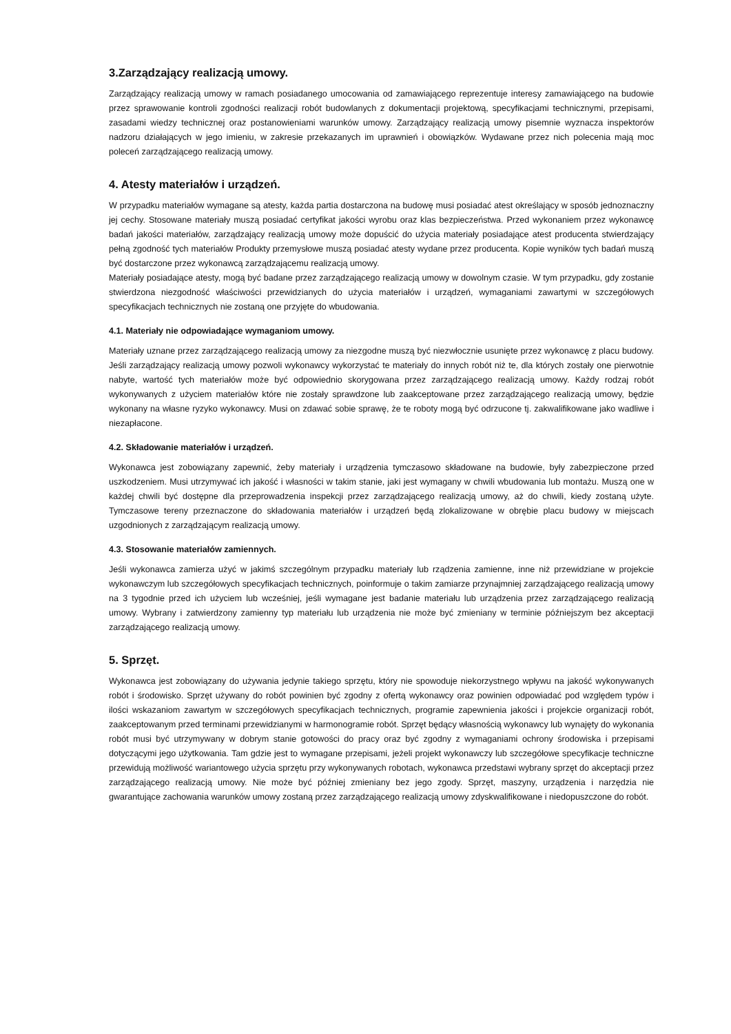3.Zarządzający realizacją umowy.
Zarządzający realizacją umowy w ramach posiadanego umocowania od zamawiającego reprezentuje interesy zamawiającego na budowie przez sprawowanie kontroli zgodności realizacji robót budowlanych z dokumentacji projektową, specyfikacjami technicznymi, przepisami, zasadami wiedzy technicznej oraz postanowieniami warunków umowy. Zarządzający realizacją umowy pisemnie wyznacza inspektorów nadzoru działających w jego imieniu, w zakresie przekazanych im uprawnień i obowiązków. Wydawane przez nich polecenia mają moc poleceń zarządzającego realizacją umowy.
4. Atesty materiałów i urządzeń.
W przypadku materiałów wymagane są atesty, każda partia dostarczona na budowę musi posiadać atest określający w sposób jednoznaczny jej cechy. Stosowane materiały muszą posiadać certyfikat jakości wyrobu oraz klas bezpieczeństwa. Przed wykonaniem przez wykonawcę badań jakości materiałów, zarządzający realizacją umowy może dopuścić do użycia materiały posiadające atest producenta stwierdzający pełną zgodność tych materiałów Produkty przemysłowe muszą posiadać atesty wydane przez producenta. Kopie wyników tych badań muszą być dostarczone przez wykonawcą zarządzającemu realizacją umowy.
Materiały posiadające atesty, mogą być badane przez zarządzającego realizacją umowy w dowolnym czasie. W tym przypadku, gdy zostanie stwierdzona niezgodność właściwości przewidzianych do użycia materiałów i urządzeń, wymaganiami zawartymi w szczegółowych specyfikacjach technicznych nie zostaną one przyjęte do wbudowania.
4.1. Materiały nie odpowiadające wymaganiom umowy.
Materiały uznane przez zarządzającego realizacją umowy za niezgodne muszą być niezwłocznie usunięte przez wykonawcę z placu budowy. Jeśli zarządzający realizacją umowy pozwoli wykonawcy wykorzystać te materiały do innych robót niż te, dla których zostały one pierwotnie nabyte, wartość tych materiałów może być odpowiednio skorygowana przez zarządzającego realizacją umowy. Każdy rodzaj robót wykonywanych z użyciem materiałów które nie zostały sprawdzone lub zaakceptowane przez zarządzającego realizacją umowy, będzie wykonany na własne ryzyko wykonawcy. Musi on zdawać sobie sprawę, że te roboty mogą być odrzucone tj. zakwalifikowane jako wadliwe i niezapłacone.
4.2. Składowanie materiałów i urządzeń.
Wykonawca jest zobowiązany zapewnić, żeby materiały i urządzenia tymczasowo składowane na budowie, były zabezpieczone przed uszkodzeniem. Musi utrzymywać ich jakość i własności w takim stanie, jaki jest wymagany w chwili wbudowania lub montażu. Muszą one w każdej chwili być dostępne dla przeprowadzenia inspekcji przez zarządzającego realizacją umowy, aż do chwili, kiedy zostaną użyte. Tymczasowe tereny przeznaczone do składowania materiałów i urządzeń będą zlokalizowane w obrębie placu budowy w miejscach uzgodnionych z zarządzającym realizacją umowy.
4.3. Stosowanie materiałów zamiennych.
Jeśli wykonawca zamierza użyć w jakimś szczególnym przypadku materiały lub rządzenia zamienne, inne niż przewidziane w projekcie wykonawczym lub szczegółowych specyfikacjach technicznych, poinformuje o takim zamiarze przynajmniej zarządzającego realizacją umowy na 3 tygodnie przed ich użyciem lub wcześniej, jeśli wymagane jest badanie materiału lub urządzenia przez zarządzającego realizacją umowy. Wybrany i zatwierdzony zamienny typ materiału lub urządzenia nie może być zmieniany w terminie późniejszym bez akceptacji zarządzającego realizacją umowy.
5. Sprzęt.
Wykonawca jest zobowiązany do używania jedynie takiego sprzętu, który nie spowoduje niekorzystnego wpływu na jakość wykonywanych robót i środowisko. Sprzęt używany do robót powinien być zgodny z ofertą wykonawcy oraz powinien odpowiadać pod względem typów i ilości wskazaniom zawartym w szczegółowych specyfikacjach technicznych, programie zapewnienia jakości i projekcie organizacji robót, zaakceptowanym przed terminami przewidzianymi w harmonogramie robót. Sprzęt będący własnością wykonawcy lub wynajęty do wykonania robót musi być utrzymywany w dobrym stanie gotowości do pracy oraz być zgodny z wymaganiami ochrony środowiska i przepisami dotyczącymi jego użytkowania. Tam gdzie jest to wymagane przepisami, jeżeli projekt wykonawczy lub szczegółowe specyfikacje techniczne przewidują możliwość wariantowego użycia sprzętu przy wykonywanych robotach, wykonawca przedstawi wybrany sprzęt do akceptacji przez zarządzającego realizacją umowy. Nie może być później zmieniany bez jego zgody. Sprzęt, maszyny, urządzenia i narzędzia nie gwarantujące zachowania warunków umowy zostaną przez zarządzającego realizacją umowy zdyskwalifikowane i niedopuszczone do robót.